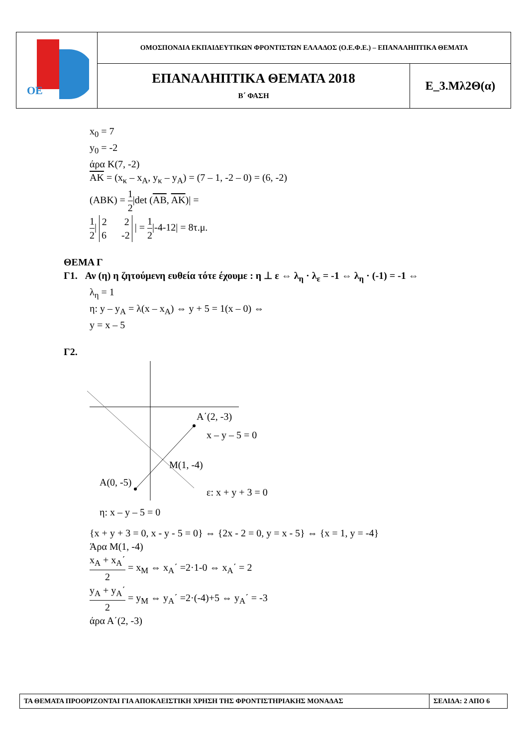| ΟΕ | ΟΜΟΣΠΟΝΔΙΑ ΕΚΠΑΙΔΕΥΤΙΚΩΝ ΦΡΟΝΤΙΣΤΩΝ ΕΛΛΑΔΟΣ (Ο.Ε.Φ.Ε.) – ΕΠΑΝΑΛΗΠΤΙΚΑ ΘΕΜΑΤΑ | |
| | ΕΠΑΝΑΛΗΠΤΙΚΑ ΘΕΜΑΤΑ 2018 Β΄ ΦΑΣΗ | Ε_3.Μλ2Θ(α) |
x<sub>0</sub> = 7
y<sub>0</sub> = -2
άρα Κ(7, -2)
ΑΚ = (x<sub>κ</sub> – x<sub>Α</sub>, y<sub>κ</sub> – y<sub>Α</sub>) = (7 – 1, -2 – 0) = (6, -2)
(ΑΒΚ) = 1 2|det (ΑΒ, ΑΚ)| =
1 2| 2 2 6 -2 | = 1 2|-4-12| = 8τ.μ.
ΘΕΜΑ Γ
Γ1. Αν (η) η ζητούμενη ευθεία τότε έχουμε : η ⊥ ε ⇔ λ<sub>η</sub> · λ<sub>ε</sub> = -1 ⇔ λ<sub>η</sub> · (-1) = -1 ⇔
λ<sub>η</sub> = 1
η: y – y<sub>Α</sub> = λ(x – x<sub>Α</sub>) ⇔ y + 5 = 1(x – 0) ⇔
y = x – 5
Γ2.
Α΄(2, -3)
x – y – 5 = 0
Μ(1, -4)
Α(0, -5)
ε: x + y + 3 = 0
η: x – y – 5 = 0
{x + y + 3 = 0, x - y - 5 = 0} ⇔ {2x - 2 = 0, y = x - 5} ⇔ {x = 1, y = -4}
Άρα Μ(1, -4)
x<sub>Α</sub> + x<sub>Α</sub>΄ 2 = x<sub>Μ</sub> ⇔ x<sub>Α</sub>΄ =2·1-0 ⇔ x<sub>Α</sub>΄ = 2
y<sub>Α</sub> + y<sub>Α</sub>΄ 2 = y<sub>Μ</sub> ⇔ y<sub>Α</sub>΄ =2·(-4)+5 ⇔ y<sub>Α</sub>΄ = -3
άρα Α΄(2, -3)
| ΤΑ ΘΕΜΑΤΑ ΠΡΟΟΡΙΖΟΝΤΑΙ ΓΙΑ ΑΠΟΚΛΕΙΣΤΙΚΗ ΧΡΗΣΗ ΤΗΣ ΦΡΟΝΤΙΣΤΗΡΙΑΚΗΣ ΜΟΝΑΔΑΣ | ΣΕΛΙΔΑ: 2 ΑΠΟ 6 |